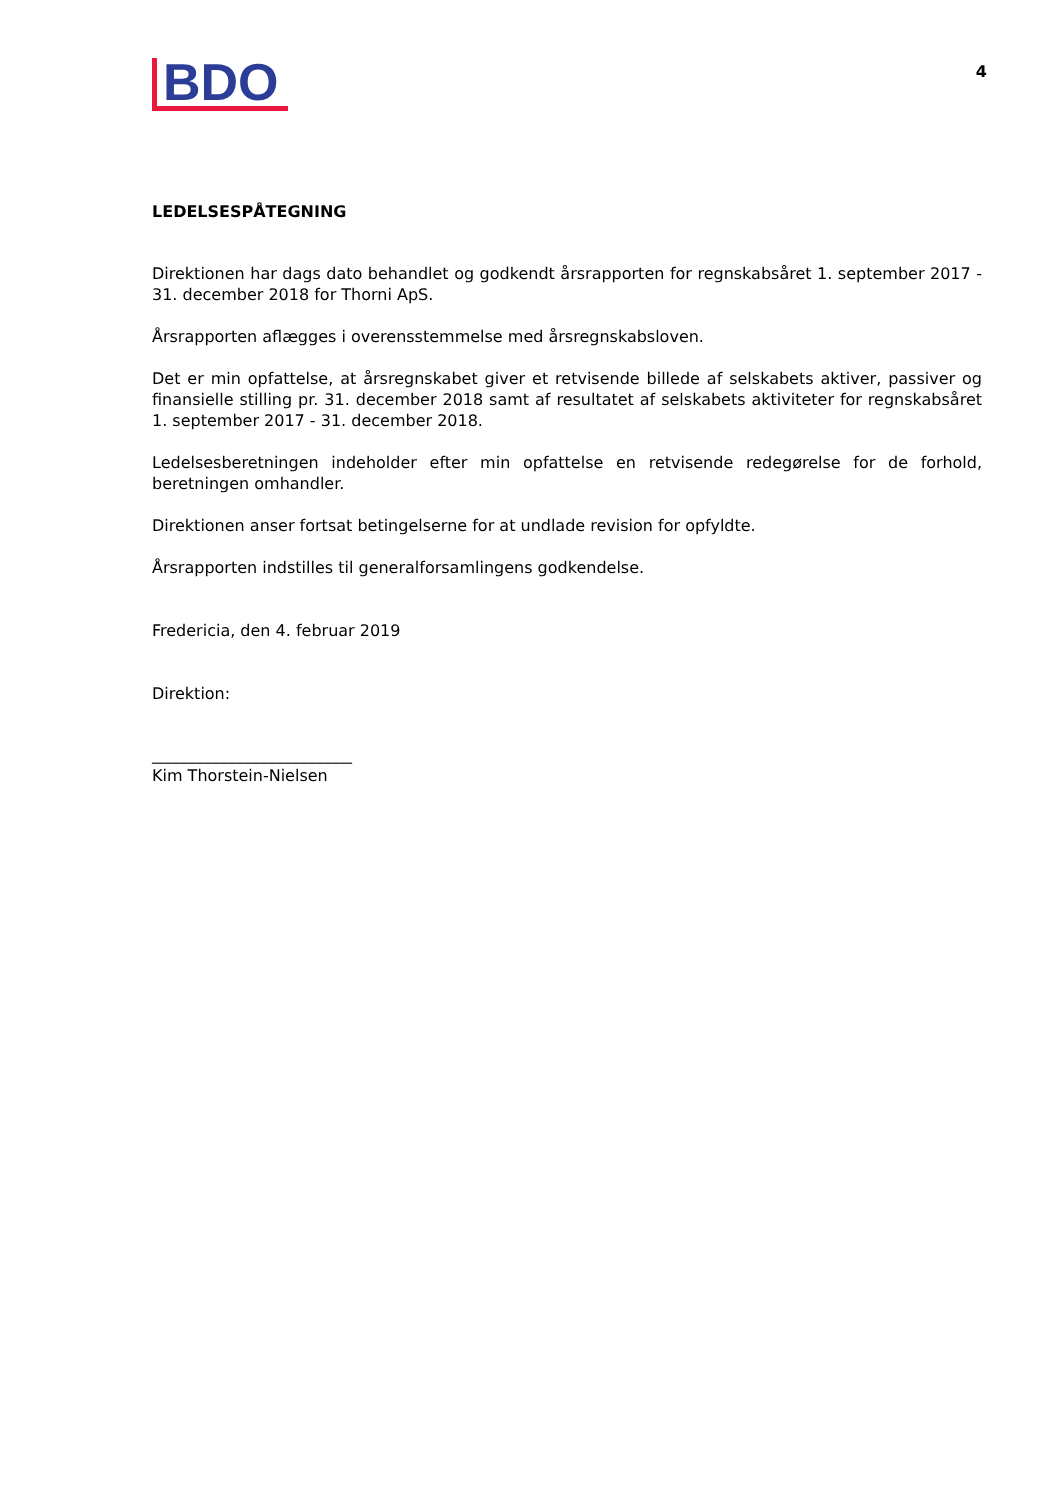BDO
4
LEDELSESPÅTEGNING
Direktionen har dags dato behandlet og godkendt årsrapporten for regnskabsåret 1. september 2017 - 31. december 2018 for Thorni ApS.
Årsrapporten aflægges i overensstemmelse med årsregnskabsloven.
Det er min opfattelse, at årsregnskabet giver et retvisende billede af selskabets aktiver, passiver og finansielle stilling pr. 31. december 2018 samt af resultatet af selskabets aktiviteter for regnskabsåret 1. september 2017 - 31. december 2018.
Ledelsesberetningen indeholder efter min opfattelse en retvisende redegørelse for de forhold, beretningen omhandler.
Direktionen anser fortsat betingelserne for at undlade revision for opfyldte.
Årsrapporten indstilles til generalforsamlingens godkendelse.
Fredericia, den 4. februar 2019
Direktion:
_________________________
Kim Thorstein-Nielsen